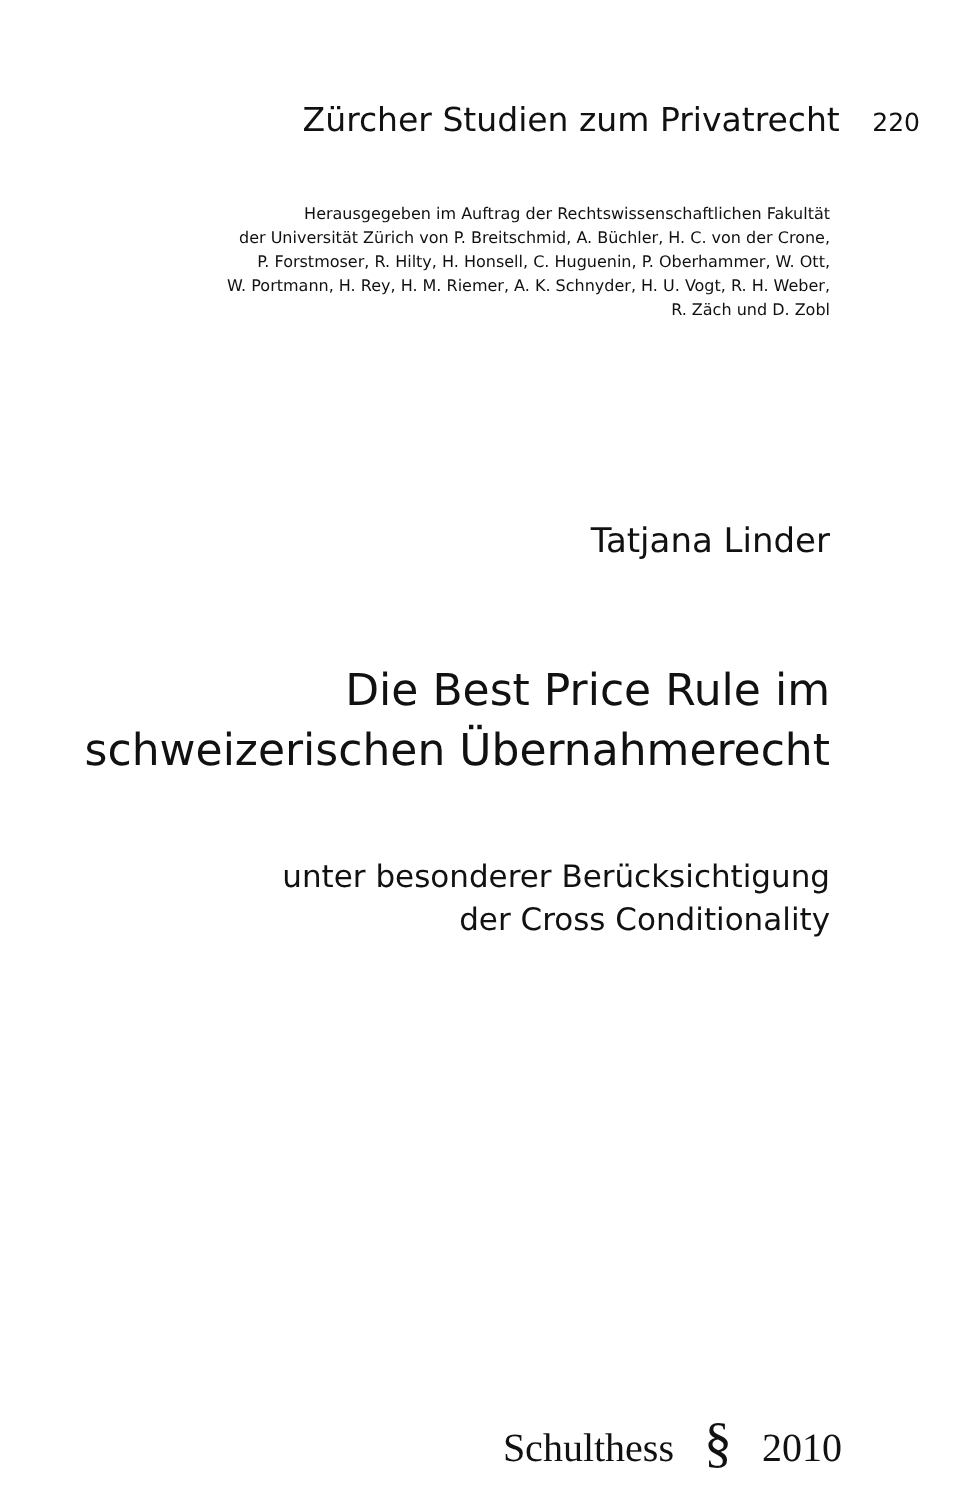Zürcher Studien zum Privatrecht 220
Herausgegeben im Auftrag der Rechtswissenschaftlichen Fakultät
der Universität Zürich von P. Breitschmid, A. Büchler, H. C. von der Crone,
P. Forstmoser, R. Hilty, H. Honsell, C. Huguenin, P. Oberhammer, W. Ott,
W. Portmann, H. Rey, H. M. Riemer, A. K. Schnyder, H. U. Vogt, R. H. Weber,
R. Zäch und D. Zobl
Tatjana Linder
Die Best Price Rule im
schweizerischen Übernahmerecht
unter besonderer Berücksichtigung
der Cross Conditionality
Schulthess § 2010